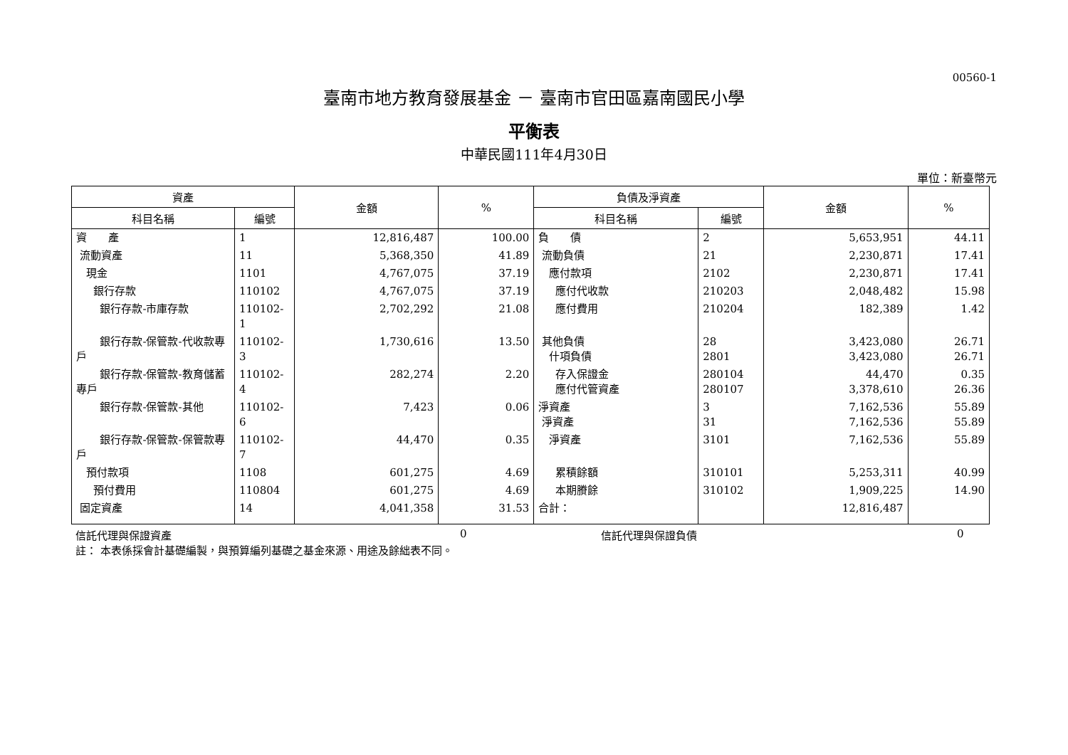00560-1
臺南市地方教育發展基金 － 臺南市官田區嘉南國民小學
平衡表
中華民國111年4月30日
單位：新臺幣元
| 資產 | | 金額 | % | 負債及淨資產 | | 金額 | % |
| --- | --- | --- | --- | --- | --- | --- | --- |
| 科目名稱 | 編號 | | | 科目名稱 | 編號 | | |
| 資 產 | 1 | 12,816,487 | 100.00 | 負 債 | 2 | 5,653,951 | 44.11 |
| 流動資產 | 11 | 5,368,350 | 41.89 | 流動負債 | 21 | 2,230,871 | 17.41 |
| 現金 | 1101 | 4,767,075 | 37.19 | 應付款項 | 2102 | 2,230,871 | 17.41 |
| 銀行存款 | 110102 | 4,767,075 | 37.19 | 應付代收款 | 210203 | 2,048,482 | 15.98 |
| 銀行存款-市庫存款 | 110102-1 | 2,702,292 | 21.08 | 應付費用 | 210204 | 182,389 | 1.42 |
| 銀行存款-保管款-代收款專戶 | 110102-3 | 1,730,616 | 13.50 | 其他負債 什項負債 | 28 2801 | 3,423,080 3,423,080 | 26.71 26.71 |
| 銀行存款-保管款-教育儲蓄專戶 | 110102-4 | 282,274 | 2.20 | 存入保證金 應付代管資產 | 280104 280107 | 44,470 3,378,610 | 0.35 26.36 |
| 銀行存款-保管款-其他 | 110102-6 | 7,423 | 0.06 | 淨資產 淨資產 | 3 31 | 7,162,536 7,162,536 | 55.89 55.89 |
| 銀行存款-保管款-保管款專戶 | 110102-7 | 44,470 | 0.35 | 淨資產 | 3101 | 7,162,536 | 55.89 |
| 預付款項 | 1108 | 601,275 | 4.69 | 累積餘額 | 310101 | 5,253,311 | 40.99 |
| 預付費用 | 110804 | 601,275 | 4.69 | 本期賸餘 | 310102 | 1,909,225 | 14.90 |
| 固定資產 | 14 | 4,041,358 | 31.53 | 合計： | | 12,816,487 | |
信託代理與保證資產 0 信託代理與保證負債 0
註： 本表係採會計基礎編製，與預算編列基礎之基金來源、用途及餘絀表不同。